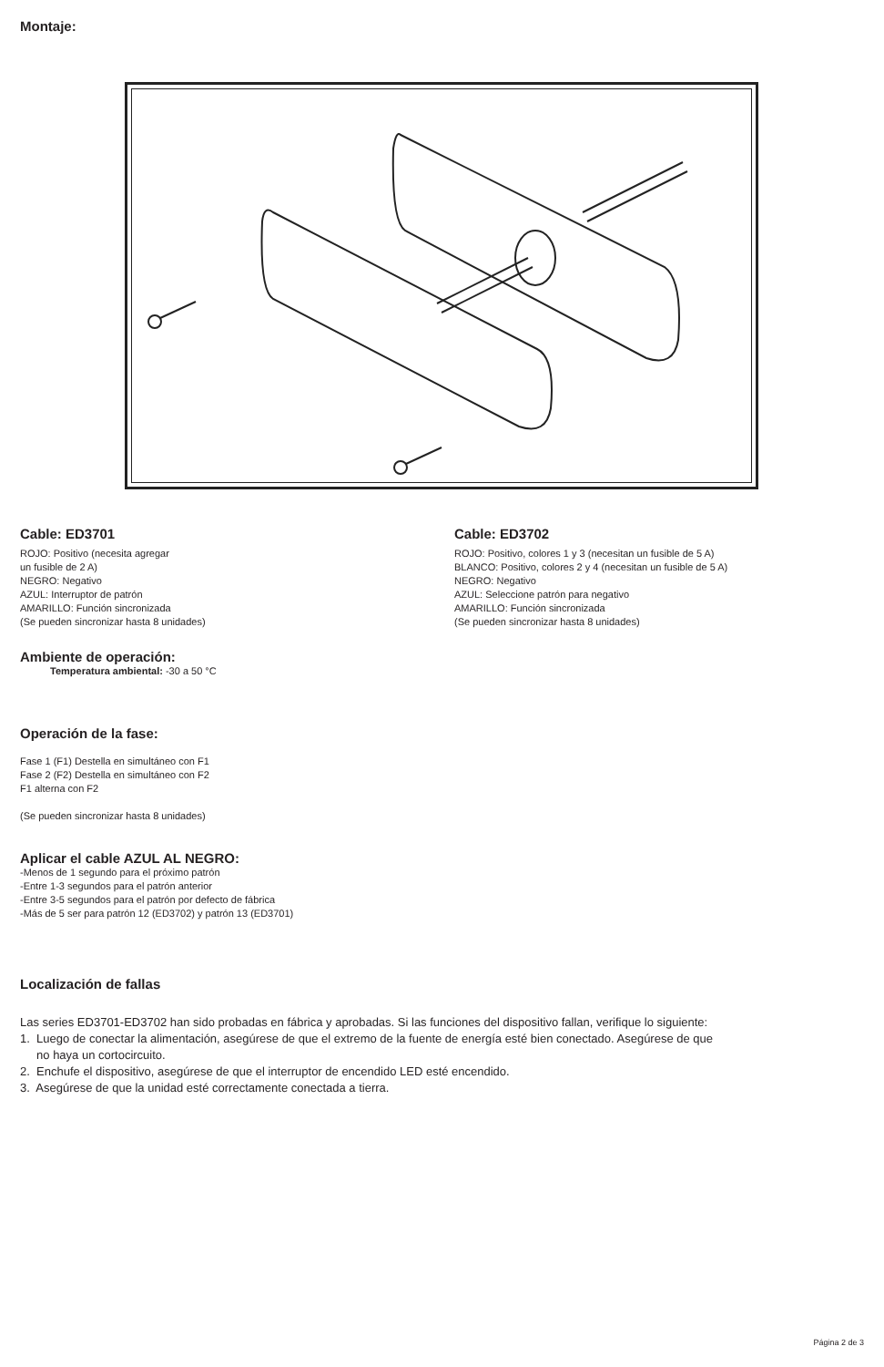Montaje:
Cable: ED3701
ROJO: Positivo (necesita agregar
un fusible de 2 A)
NEGRO: Negativo
AZUL: Interruptor de patrón
AMARILLO: Función sincronizada
(Se pueden sincronizar hasta 8 unidades)
Ambiente de operación:
Temperatura ambiental: -30 a 50 °C
Operación de la fase:
Fase 1 (F1) Destella en simultáneo con F1
Fase 2 (F2) Destella en simultáneo con F2
F1 alterna con F2
(Se pueden sincronizar hasta 8 unidades)
Aplicar el cable AZUL AL NEGRO:
-Menos de 1 segundo para el próximo patrón
-Entre 1-3 segundos para el patrón anterior
-Entre 3-5 segundos para el patrón por defecto de fábrica
-Más de 5 ser para patrón 12 (ED3702) y patrón 13 (ED3701)
Cable: ED3702
ROJO: Positivo, colores 1 y 3 (necesitan un fusible de 5 A)
BLANCO: Positivo, colores 2 y 4 (necesitan un fusible de 5 A)
NEGRO: Negativo
AZUL: Seleccione patrón para negativo
AMARILLO: Función sincronizada
(Se pueden sincronizar hasta 8 unidades)
Localización de fallas
Las series ED3701-ED3702 han sido probadas en fábrica y aprobadas. Si las funciones del dispositivo fallan, verifique lo siguiente:
1. Luego de conectar la alimentación, asegúrese de que el extremo de la fuente de energía esté bien conectado. Asegúrese de que
no haya un cortocircuito.
2. Enchufe el dispositivo, asegúrese de que el interruptor de encendido LED esté encendido.
3. Asegúrese de que la unidad esté correctamente conectada a tierra.
Página 2 de 3